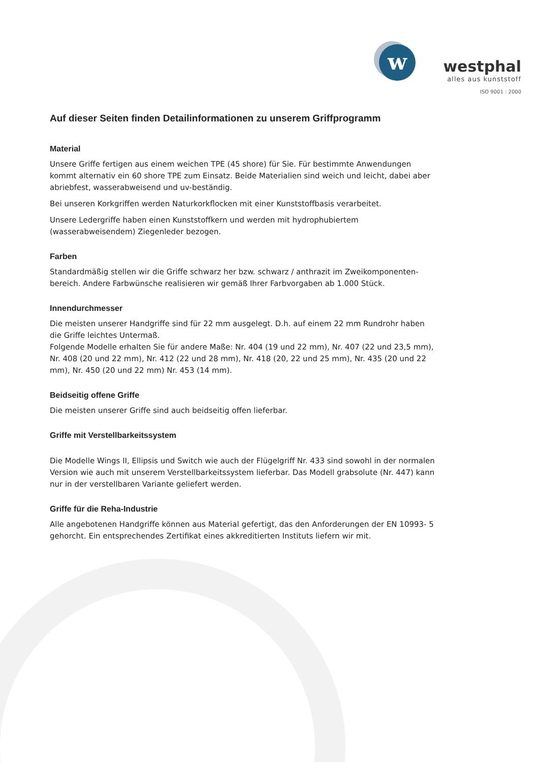w
westphal
alles aus kunststoff
ISO 9001 : 2000
Auf dieser Seiten finden Detailinformationen zu unserem Griffprogramm
Material
Unsere Griffe fertigen aus einem weichen TPE (45 shore) für Sie. Für bestimmte Anwendungen kommt alternativ ein 60 shore TPE zum Einsatz. Beide Materialien sind weich und leicht, dabei aber abriebfest, wasserabweisend und uv-beständig.
Bei unseren Korkgriffen werden Naturkorkflocken mit einer Kunststoffbasis verarbeitet.
Unsere Ledergriffe haben einen Kunststoffkern und werden mit hydrophubiertem (wasserabweisendem) Ziegenleder bezogen.
Farben
Standardmäßig stellen wir die Griffe schwarz her bzw. schwarz / anthrazit im Zweikomponenten-bereich. Andere Farbwünsche realisieren wir gemäß Ihrer Farbvorgaben ab 1.000 Stück.
Innendurchmesser
Die meisten unserer Handgriffe sind für 22 mm ausgelegt. D.h. auf einem 22 mm Rundrohr haben die Griffe leichtes Untermaß.
Folgende Modelle erhalten Sie für andere Maße: Nr. 404 (19 und 22 mm), Nr. 407 (22 und 23,5 mm), Nr. 408 (20 und 22 mm), Nr. 412 (22 und 28 mm), Nr. 418 (20, 22 und 25 mm), Nr. 435 (20 und 22 mm), Nr. 450 (20 und 22 mm) Nr. 453 (14 mm).
Beidseitig offene Griffe
Die meisten unserer Griffe sind auch beidseitig offen lieferbar.
Griffe mit Verstellbarkeitssystem
Die Modelle Wings II, Ellipsis und Switch wie auch der Flügelgriff Nr. 433 sind sowohl in der normalen Version wie auch mit unserem Verstellbarkeitssystem lieferbar. Das Modell grabsolute (Nr. 447) kann nur in der verstellbaren Variante geliefert werden.
Griffe für die Reha-Industrie
Alle angebotenen Handgriffe können aus Material gefertigt, das den Anforderungen der EN 10993- 5 gehorcht. Ein entsprechendes Zertifikat eines akkreditierten Instituts liefern wir mit.